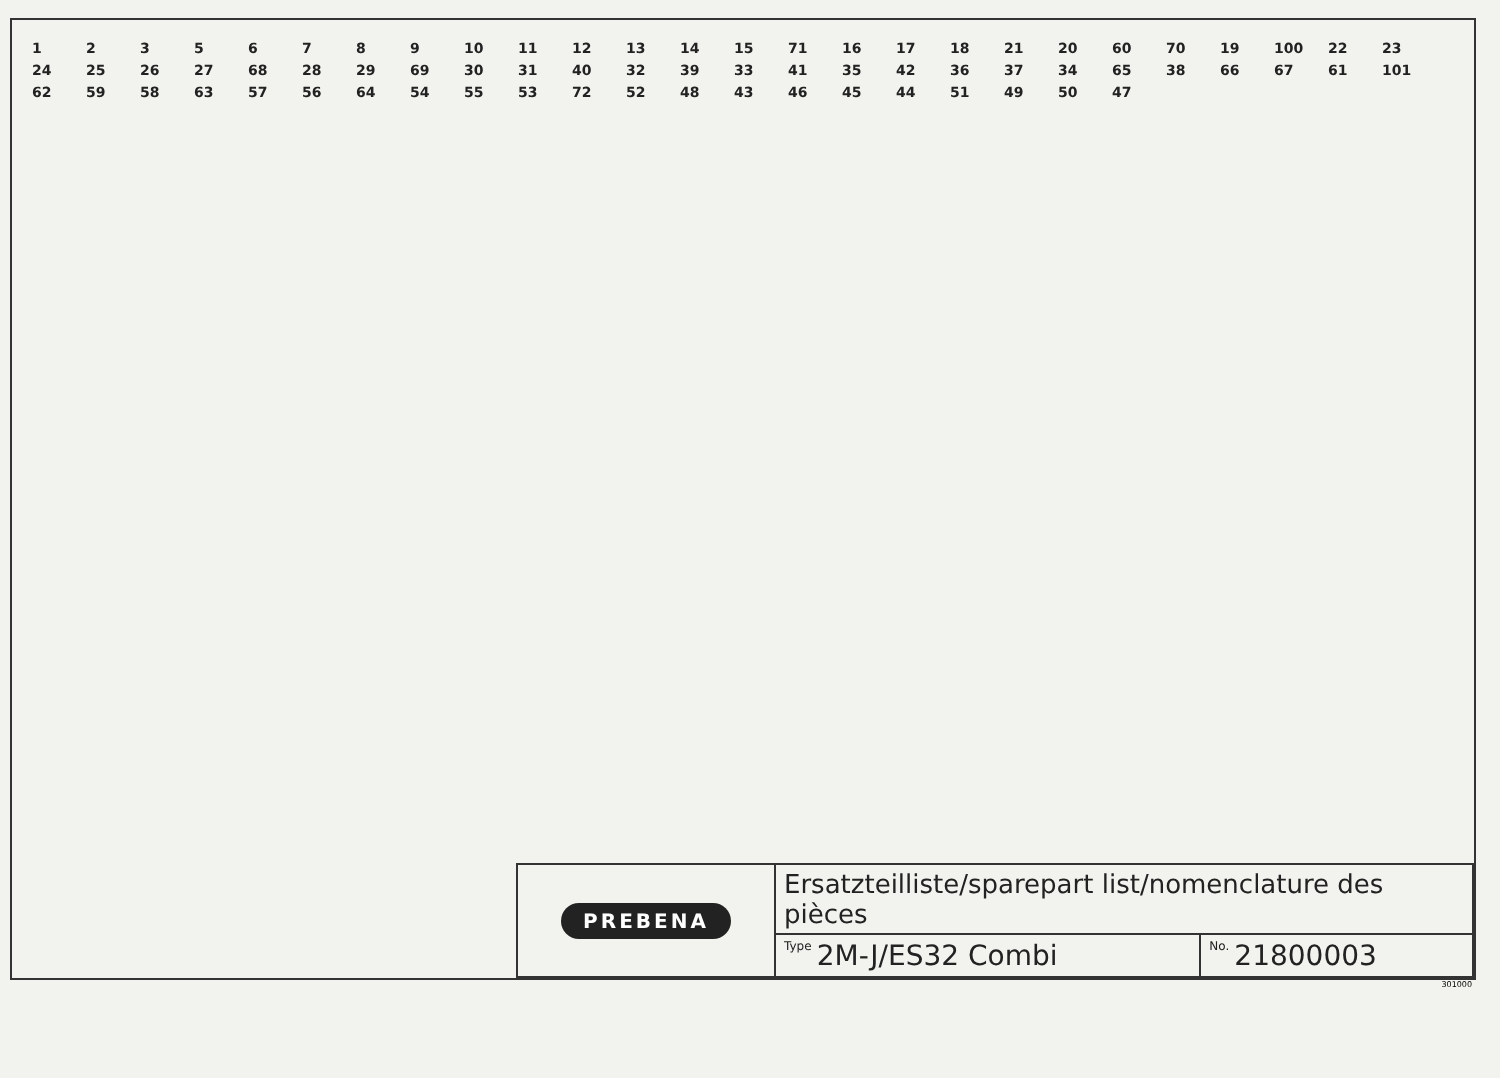12356789 10 11 12 13 14 15 71 16 17 18 21 20 60 70 19 100 22 23 24 25 26 27 68 28 29 69 30 31 40 32 39 33 41 35 42 36 37 34 65 38 66 67 61 101 62 59 58 63 57 56 64 54 55 53 72 52 48 43 46 45 44 51 49 50 47
| PREBENA | Ersatzteilliste/sparepart list/nomenclature des pièces | |
| | Type 2M-J/ES32 Combi | No. 21800003 |
301000